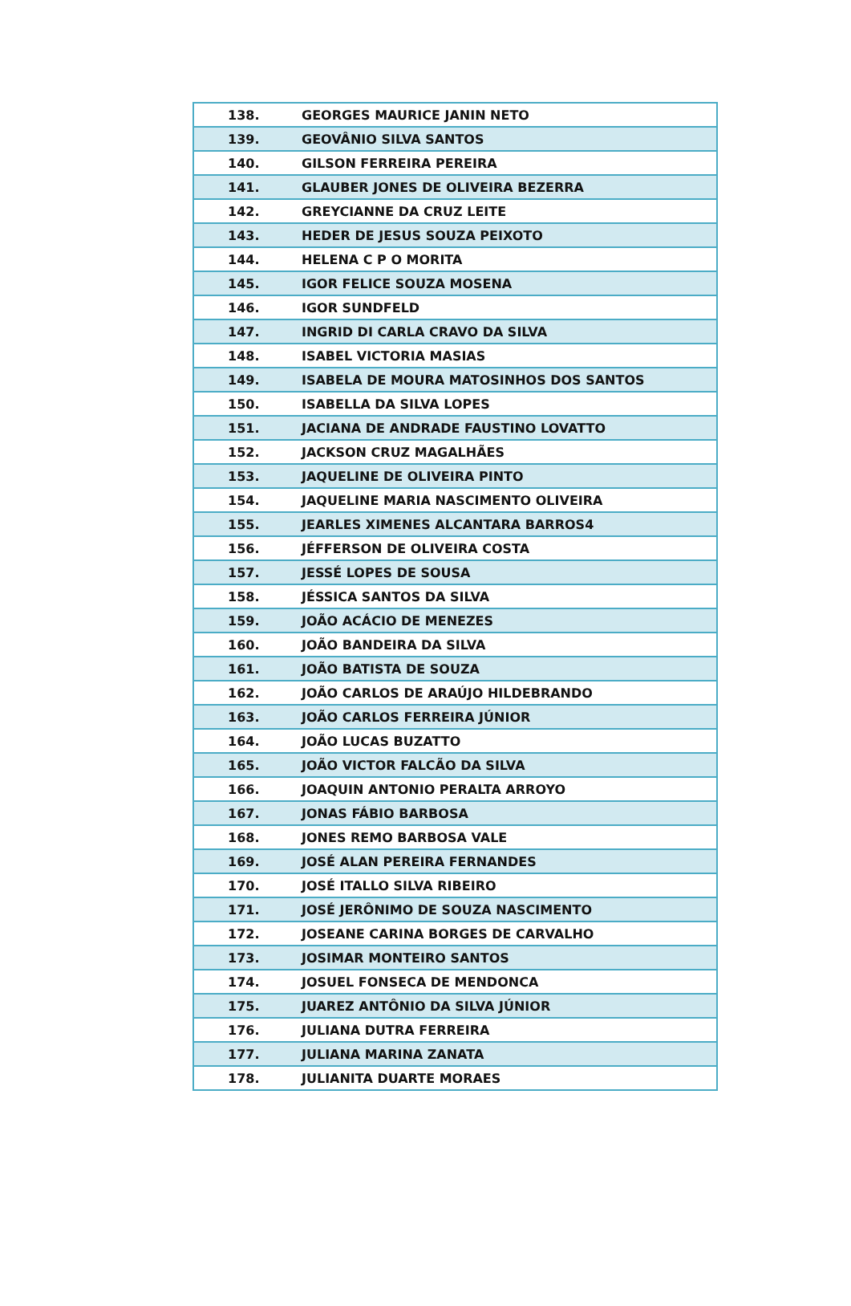| 138. | GEORGES MAURICE JANIN NETO |
| 139. | GEOVÂNIO SILVA SANTOS |
| 140. | GILSON FERREIRA PEREIRA |
| 141. | GLAUBER JONES DE OLIVEIRA BEZERRA |
| 142. | GREYCIANNE DA CRUZ LEITE |
| 143. | HEDER DE JESUS SOUZA PEIXOTO |
| 144. | HELENA C P O MORITA |
| 145. | IGOR FELICE SOUZA MOSENA |
| 146. | IGOR SUNDFELD |
| 147. | INGRID DI CARLA CRAVO DA SILVA |
| 148. | ISABEL VICTORIA MASIAS |
| 149. | ISABELA DE MOURA MATOSINHOS DOS SANTOS |
| 150. | ISABELLA DA SILVA LOPES |
| 151. | JACIANA DE ANDRADE FAUSTINO LOVATTO |
| 152. | JACKSON CRUZ MAGALHÃES |
| 153. | JAQUELINE DE OLIVEIRA PINTO |
| 154. | JAQUELINE MARIA NASCIMENTO OLIVEIRA |
| 155. | JEARLES XIMENES ALCANTARA BARROS4 |
| 156. | JÉFFERSON DE OLIVEIRA COSTA |
| 157. | JESSÉ LOPES DE SOUSA |
| 158. | JÉSSICA SANTOS DA SILVA |
| 159. | JOÃO ACÁCIO DE MENEZES |
| 160. | JOÃO BANDEIRA DA SILVA |
| 161. | JOÃO BATISTA DE SOUZA |
| 162. | JOÃO CARLOS DE ARAÚJO HILDEBRANDO |
| 163. | JOÃO CARLOS FERREIRA JÚNIOR |
| 164. | JOÃO LUCAS BUZATTO |
| 165. | JOÃO VICTOR FALCÃO DA SILVA |
| 166. | JOAQUIN ANTONIO PERALTA ARROYO |
| 167. | JONAS FÁBIO BARBOSA |
| 168. | JONES REMO BARBOSA VALE |
| 169. | JOSÉ ALAN PEREIRA FERNANDES |
| 170. | JOSÉ ITALLO SILVA RIBEIRO |
| 171. | JOSÉ JERÔNIMO DE SOUZA NASCIMENTO |
| 172. | JOSEANE CARINA BORGES DE CARVALHO |
| 173. | JOSIMAR MONTEIRO SANTOS |
| 174. | JOSUEL FONSECA DE MENDONCA |
| 175. | JUAREZ ANTÔNIO DA SILVA JÚNIOR |
| 176. | JULIANA DUTRA FERREIRA |
| 177. | JULIANA MARINA ZANATA |
| 178. | JULIANITA DUARTE MORAES |